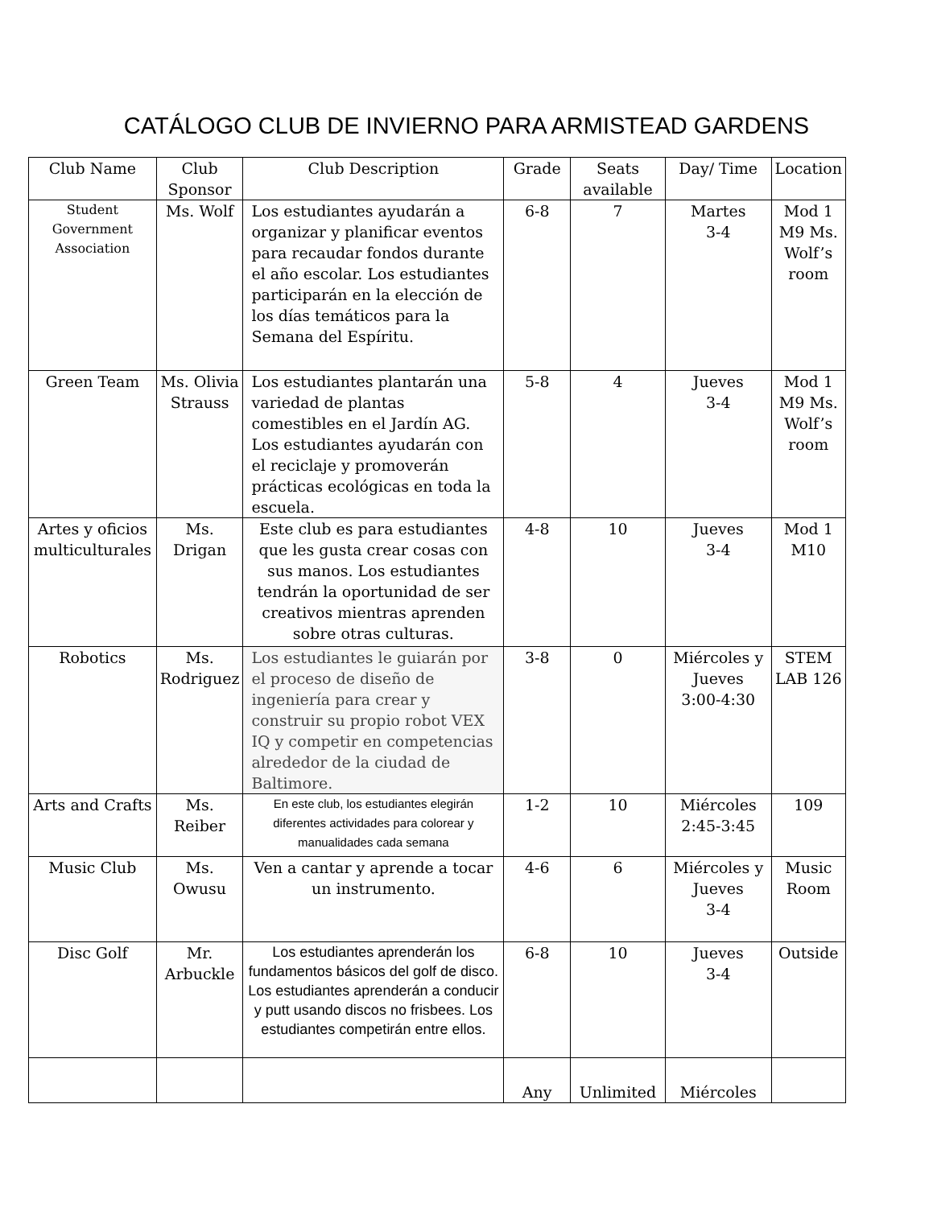CATÁLOGO CLUB DE INVIERNO PARA ARMISTEAD GARDENS
| Club Name | Club Sponsor | Club Description | Grade | Seats available | Day/ Time | Location |
| --- | --- | --- | --- | --- | --- | --- |
| Student Government Association | Ms. Wolf | Los estudiantes ayudarán a organizar y planificar eventos para recaudar fondos durante el año escolar. Los estudiantes participarán en la elección de los días temáticos para la Semana del Espíritu. | 6-8 | 7 | Martes 3-4 | Mod 1 M9 Ms. Wolf’s room |
| Green Team | Ms. Olivia Strauss | Los estudiantes plantarán una variedad de plantas comestibles en el Jardín AG. Los estudiantes ayudarán con el reciclaje y promoverán prácticas ecológicas en toda la escuela. | 5-8 | 4 | Jueves 3-4 | Mod 1 M9 Ms. Wolf’s room |
| Artes y oficios multiculturales | Ms. Drigan | Este club es para estudiantes que les gusta crear cosas con sus manos. Los estudiantes tendrán la oportunidad de ser creativos mientras aprenden sobre otras culturas. | 4-8 | 10 | Jueves 3-4 | Mod 1 M10 |
| Robotics | Ms. Rodriguez | Los estudiantes le guiarán por el proceso de diseño de ingeniería para crear y construir su propio robot VEX IQ y competir en competencias alrededor de la ciudad de Baltimore. | 3-8 | 0 | Miércoles y Jueves 3:00-4:30 | STEM LAB 126 |
| Arts and Crafts | Ms. Reiber | En este club, los estudiantes elegirán diferentes actividades para colorear y manualidades cada semana | 1-2 | 10 | Miércoles 2:45-3:45 | 109 |
| Music Club | Ms. Owusu | Ven a cantar y aprende a tocar un instrumento. | 4-6 | 6 | Miércoles y Jueves 3-4 | Music Room |
| Disc Golf | Mr. Arbuckle | Los estudiantes aprenderán los fundamentos básicos del golf de disco. Los estudiantes aprenderán a conducir y putt usando discos no frisbees. Los estudiantes competirán entre ellos. | 6-8 | 10 | Jueves 3-4 | Outside |
| | | | Any | Unlimited | Miércoles | |